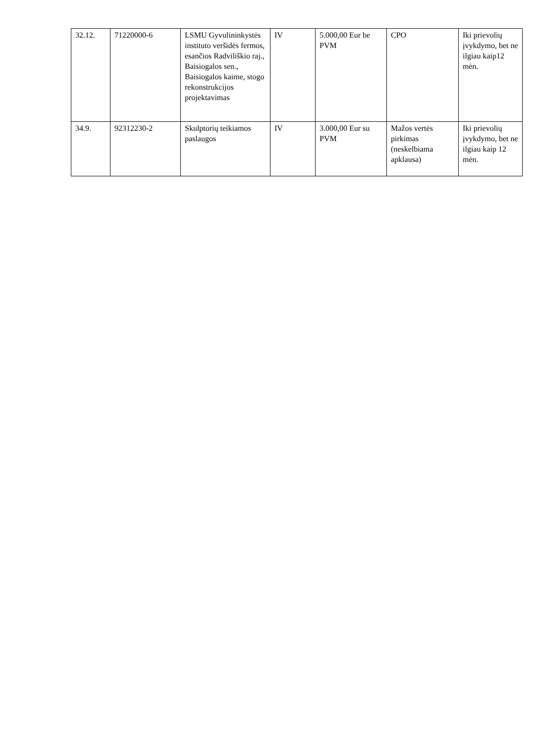| 32.12. | 71220000-6 | LSMU Gyvulininkystės instituto veršidės fermos, esančios Radviliškio raj., Baisiogalos sen., Baisiogalos kaime, stogo rekonstrukcijos projektavimas | IV | 5.000,00 Eur be PVM | CPO | Iki prievolių įvykdymo, bet ne ilgiau kaip12 mėn. |
| 34.9. | 92312230-2 | Skulptorių teikiamos paslaugos | IV | 3.000,00 Eur su PVM | Mažos vertės pirkimas (neskelbiama apklausa) | Iki prievolių įvykdymo, bet ne ilgiau kaip 12 mėn. |